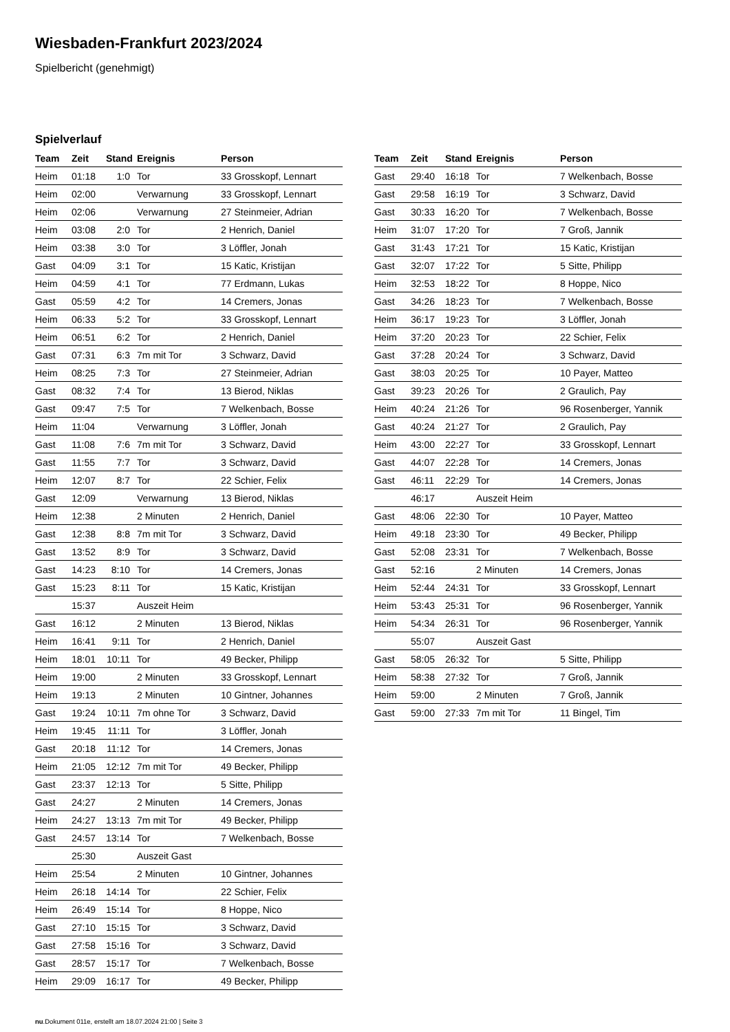Wiesbaden-Frankfurt 2023/2024
Spielbericht (genehmigt)
Spielverlauf
| Team | Zeit | Stand | Ereignis | Person |
| --- | --- | --- | --- | --- |
| Heim | 01:18 | 1:0 | Tor | 33 Grosskopf, Lennart |
| Heim | 02:00 | | Verwarnung | 33 Grosskopf, Lennart |
| Heim | 02:06 | | Verwarnung | 27 Steinmeier, Adrian |
| Heim | 03:08 | 2:0 | Tor | 2 Henrich, Daniel |
| Heim | 03:38 | 3:0 | Tor | 3 Löffler, Jonah |
| Gast | 04:09 | 3:1 | Tor | 15 Katic, Kristijan |
| Heim | 04:59 | 4:1 | Tor | 77 Erdmann, Lukas |
| Gast | 05:59 | 4:2 | Tor | 14 Cremers, Jonas |
| Heim | 06:33 | 5:2 | Tor | 33 Grosskopf, Lennart |
| Heim | 06:51 | 6:2 | Tor | 2 Henrich, Daniel |
| Gast | 07:31 | 6:3 | 7m mit Tor | 3 Schwarz, David |
| Heim | 08:25 | 7:3 | Tor | 27 Steinmeier, Adrian |
| Gast | 08:32 | 7:4 | Tor | 13 Bierod, Niklas |
| Gast | 09:47 | 7:5 | Tor | 7 Welkenbach, Bosse |
| Heim | 11:04 | | Verwarnung | 3 Löffler, Jonah |
| Gast | 11:08 | 7:6 | 7m mit Tor | 3 Schwarz, David |
| Gast | 11:55 | 7:7 | Tor | 3 Schwarz, David |
| Heim | 12:07 | 8:7 | Tor | 22 Schier, Felix |
| Gast | 12:09 | | Verwarnung | 13 Bierod, Niklas |
| Heim | 12:38 | | 2 Minuten | 2 Henrich, Daniel |
| Gast | 12:38 | 8:8 | 7m mit Tor | 3 Schwarz, David |
| Gast | 13:52 | 8:9 | Tor | 3 Schwarz, David |
| Gast | 14:23 | 8:10 | Tor | 14 Cremers, Jonas |
| Gast | 15:23 | 8:11 | Tor | 15 Katic, Kristijan |
| | 15:37 | | Auszeit Heim | |
| Gast | 16:12 | | 2 Minuten | 13 Bierod, Niklas |
| Heim | 16:41 | 9:11 | Tor | 2 Henrich, Daniel |
| Heim | 18:01 | 10:11 | Tor | 49 Becker, Philipp |
| Heim | 19:00 | | 2 Minuten | 33 Grosskopf, Lennart |
| Heim | 19:13 | | 2 Minuten | 10 Gintner, Johannes |
| Gast | 19:24 | 10:11 | 7m ohne Tor | 3 Schwarz, David |
| Heim | 19:45 | 11:11 | Tor | 3 Löffler, Jonah |
| Gast | 20:18 | 11:12 | Tor | 14 Cremers, Jonas |
| Heim | 21:05 | 12:12 | 7m mit Tor | 49 Becker, Philipp |
| Gast | 23:37 | 12:13 | Tor | 5 Sitte, Philipp |
| Gast | 24:27 | | 2 Minuten | 14 Cremers, Jonas |
| Heim | 24:27 | 13:13 | 7m mit Tor | 49 Becker, Philipp |
| Gast | 24:57 | 13:14 | Tor | 7 Welkenbach, Bosse |
| | 25:30 | | Auszeit Gast | |
| Heim | 25:54 | | 2 Minuten | 10 Gintner, Johannes |
| Heim | 26:18 | 14:14 | Tor | 22 Schier, Felix |
| Heim | 26:49 | 15:14 | Tor | 8 Hoppe, Nico |
| Gast | 27:10 | 15:15 | Tor | 3 Schwarz, David |
| Gast | 27:58 | 15:16 | Tor | 3 Schwarz, David |
| Gast | 28:57 | 15:17 | Tor | 7 Welkenbach, Bosse |
| Heim | 29:09 | 16:17 | Tor | 49 Becker, Philipp |
| Team | Zeit | Stand | Ereignis | Person |
| --- | --- | --- | --- | --- |
| Gast | 29:40 | 16:18 | Tor | 7 Welkenbach, Bosse |
| Gast | 29:58 | 16:19 | Tor | 3 Schwarz, David |
| Gast | 30:33 | 16:20 | Tor | 7 Welkenbach, Bosse |
| Heim | 31:07 | 17:20 | Tor | 7 Groß, Jannik |
| Gast | 31:43 | 17:21 | Tor | 15 Katic, Kristijan |
| Gast | 32:07 | 17:22 | Tor | 5 Sitte, Philipp |
| Heim | 32:53 | 18:22 | Tor | 8 Hoppe, Nico |
| Gast | 34:26 | 18:23 | Tor | 7 Welkenbach, Bosse |
| Heim | 36:17 | 19:23 | Tor | 3 Löffler, Jonah |
| Heim | 37:20 | 20:23 | Tor | 22 Schier, Felix |
| Gast | 37:28 | 20:24 | Tor | 3 Schwarz, David |
| Gast | 38:03 | 20:25 | Tor | 10 Payer, Matteo |
| Gast | 39:23 | 20:26 | Tor | 2 Graulich, Pay |
| Heim | 40:24 | 21:26 | Tor | 96 Rosenberger, Yannik |
| Gast | 40:24 | 21:27 | Tor | 2 Graulich, Pay |
| Heim | 43:00 | 22:27 | Tor | 33 Grosskopf, Lennart |
| Gast | 44:07 | 22:28 | Tor | 14 Cremers, Jonas |
| Gast | 46:11 | 22:29 | Tor | 14 Cremers, Jonas |
| | 46:17 | | Auszeit Heim | |
| Gast | 48:06 | 22:30 | Tor | 10 Payer, Matteo |
| Heim | 49:18 | 23:30 | Tor | 49 Becker, Philipp |
| Gast | 52:08 | 23:31 | Tor | 7 Welkenbach, Bosse |
| Gast | 52:16 | | 2 Minuten | 14 Cremers, Jonas |
| Heim | 52:44 | 24:31 | Tor | 33 Grosskopf, Lennart |
| Heim | 53:43 | 25:31 | Tor | 96 Rosenberger, Yannik |
| Heim | 54:34 | 26:31 | Tor | 96 Rosenberger, Yannik |
| | 55:07 | | Auszeit Gast | |
| Gast | 58:05 | 26:32 | Tor | 5 Sitte, Philipp |
| Heim | 58:38 | 27:32 | Tor | 7 Groß, Jannik |
| Heim | 59:00 | | 2 Minuten | 7 Groß, Jannik |
| Gast | 59:00 | 27:33 | 7m mit Tor | 11 Bingel, Tim |
nu.Dokument 011e, erstellt am 18.07.2024 21:00 | Seite 3